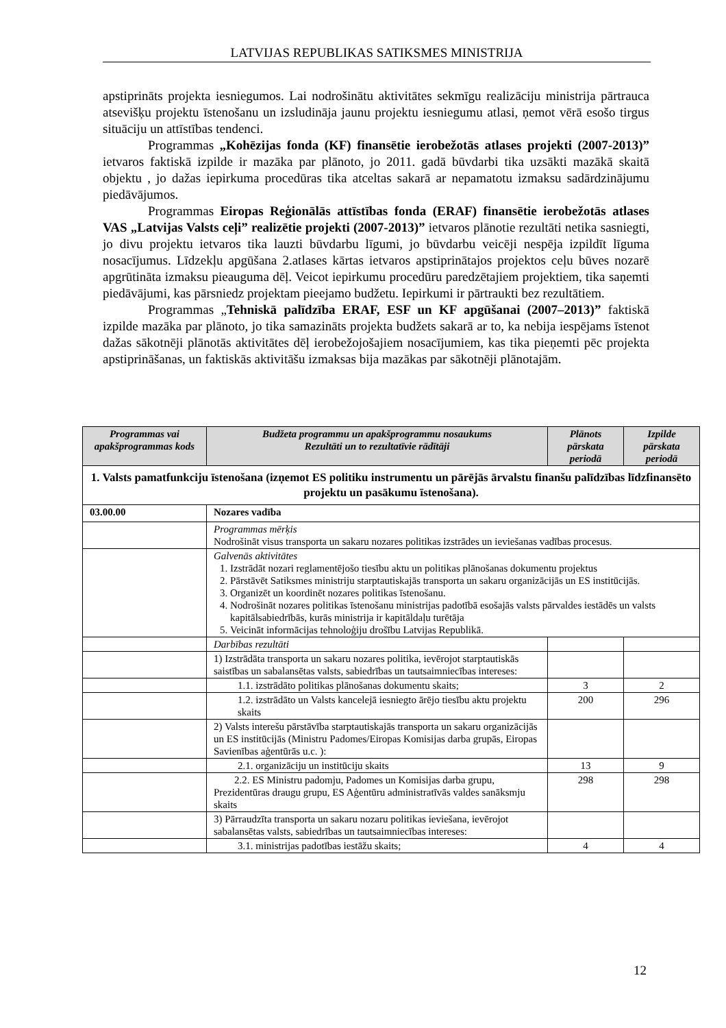LATVIJAS REPUBLIKAS SATIKSMES MINISTRIJA
apstiprināts projekta iesniegumos. Lai nodrošinātu aktivitātes sekmīgu realizāciju ministrija pārtrauca atsevišķu projektu īstenošanu un izsludināja jaunu projektu iesniegumu atlasi, ņemot vērā esošo tirgus situāciju un attīstības tendenci.
Programmas „Kohēzijas fonda (KF) finansētie ierobežotās atlases projekti (2007-2013)” ietvaros faktiskā izpilde ir mazāka par plānoto, jo 2011. gadā būvdarbi tika uzsākti mazākā skaitā objektu , jo dažas iepirkuma procedūras tika atceltas sakarā ar nepamatotu izmaksu sadārdzinājumu piedāvājumos.
Programmas Eiropas Reģionālās attīstības fonda (ERAF) finansētie ierobežotās atlases VAS „Latvijas Valsts ceļi” realizētie projekti (2007-2013)” ietvaros plānotie rezultāti netika sasniegti, jo divu projektu ietvaros tika lauzti būvdarbu līgumi, jo būvdarbu veicēji nespēja izpildīt līguma nosacījumus. Līdzekļu apgūšana 2.atlases kārtas ietvaros apstiprinātajos projektos ceļu būves nozarē apgrūtināta izmaksu pieauguma dēļ. Veicot iepirkumu procedūru paredzētajiem projektiem, tika saņemti piedāvājumi, kas pārsniedz projektam pieejamo budžetu. Iepirkumi ir pārtraukti bez rezultātiem.
Programmas „Tehniskā palīdzība ERAF, ESF un KF apgūšanai (2007–2013)” faktiskā izpilde mazāka par plānoto, jo tika samazināts projekta budžets sakarā ar to, ka nebija iespējams īstenot dažas sākotnēji plānotās aktivitātes dēļ ierobežojošajiem nosacījumiem, kas tika pieņemti pēc projekta apstiprināšanas, un faktiskās aktivitāšu izmaksas bija mazākas par sākotnēji plānotajām.
| Programmas vai apakšprogrammas kods | Budžeta programmu un apakšprogrammu nosaukums Rezultāti un to rezultatīvie rādītāji | Plānots pārskata periodā | Izpilde pārskata periodā |
| --- | --- | --- | --- |
| 1. Valsts pamatfunkciju īstenošana (izņemot ES politiku instrumentu un pārējās ārvalstu finanšu palīdzības līdzfinansēto projektu un pasākumu īstenošana). | | | |
| 03.00.00 | Nozares vadība | | |
| | Programmas mērķis Nodrošināt visus transporta un sakaru nozares politikas izstrādes un ieviešanas vadības procesus. | | |
| | Galvenās aktivitātes 1. Izstrādāt nozari reglamentējošo tiesību aktu un politikas plānošanas dokumentu projektus 2. Pārstāvēt Satiksmes ministriju starptautiskajās transporta un sakaru organizācijās un ES institūcijās. 3. Organizēt un koordinēt nozares politikas īstenošanu. 4. Nodrošināt nozares politikas īstenošanu ministrijas padotībā esošajās valsts pārvaldes iestādēs un valsts kapitālsabiedrībās, kurās ministrija ir kapitāldaļu turētāja 5. Veicināt informācijas tehnoloģiju drošību Latvijas Republikā. | | |
| | Darbības rezultāti | | |
| | 1) Izstrādāta transporta un sakaru nozares politika, ievērojot starptautiskās saistības un sabalansētas valsts, sabiedrības un tautsaimniecības intereses: | | |
| | 1.1. izstrādāto politikas plānošanas dokumentu skaits; | 3 | 2 |
| | 1.2. izstrādāto un Valsts kancelejā iesniegto ārējo tiesību aktu projektu skaits | 200 | 296 |
| | 2) Valsts interešu pārstāvība starptautiskajās transporta un sakaru organizācijās un ES institūcijās (Ministru Padomes/Eiropas Komisijas darba grupās, Eiropas Savienības aģentūrās u.c. ): | | |
| | 2.1. organizāciju un institūciju skaits | 13 | 9 |
| | 2.2. ES Ministru padomju, Padomes un Komisijas darba grupu, Prezidentūras draugu grupu, ES Aģentūru administratīvās valdes sanāksmju skaits | 298 | 298 |
| | 3) Pārraudzīta transporta un sakaru nozaru politikas ieviešana, ievērojot sabalansētas valsts, sabiedrības un tautsaimniecības intereses: | | |
| | 3.1. ministrijas padotības iestāžu skaits; | 4 | 4 |
12